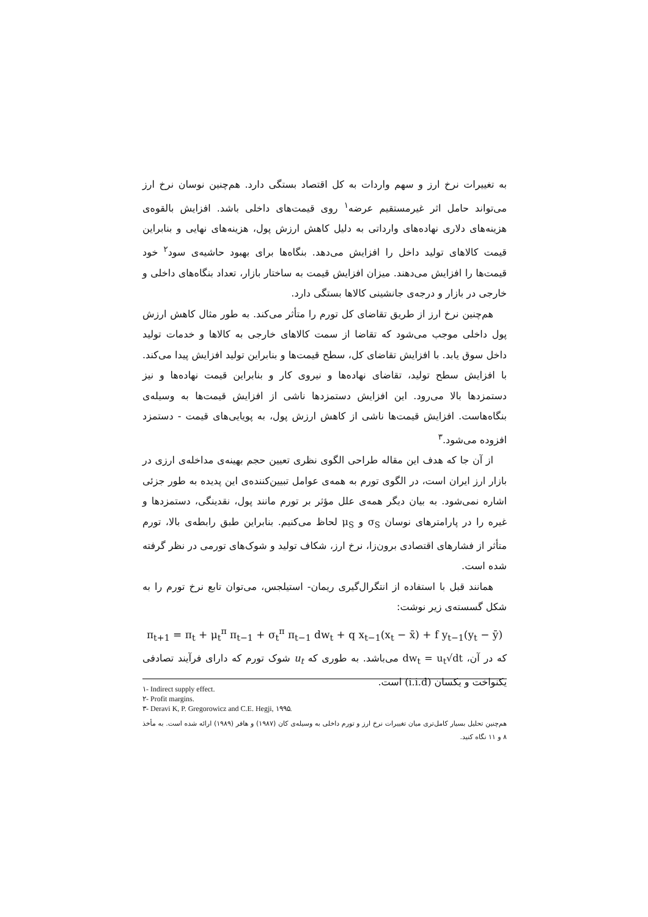به تغییرات نرخ ارز و سهم واردات به کل اقتصاد بستگی دارد. هم‌چنین نوسان نرخ ارز می‌تواند حامل اثر غیرمستقیم عرضه<sup>۱</sup> روی قیمت‌های داخلی باشد. افزایش بالقوه‌ی هزینه‌های دلاری نهاده‌های وارداتی به دلیل کاهش ارزش پول، هزینه‌های نهایی و بنابراین قیمت کالاهای تولید داخل را افزایش می‌دهد. بنگاه‌ها برای بهبود حاشیه‌ی سود<sup>۲</sup> خود قیمت‌ها را افزایش می‌دهند. میزان افزایش قیمت به ساختار بازار، تعداد بنگاه‌های داخلی و خارجی در بازار و درجه‌ی جانشینی کالاها بستگی دارد.
هم‌چنین نرخ ارز از طریق تقاضای کل تورم را متأثر می‌کند. به طور مثال کاهش ارزش پول داخلی موجب می‌شود که تقاضا از سمت کالاهای خارجی به کالاها و خدمات تولید داخل سوق یابد. با افزایش تقاضای کل، سطح قیمت‌ها و بنابراین تولید افزایش پیدا می‌کند. با افزایش سطح تولید، تقاضای نهاده‌ها و نیروی کار و بنابراین قیمت نهاده‌ها و نیز دستمزدها بالا می‌رود. این افزایش دستمزدها ناشی از افزایش قیمت‌ها به وسیله‌ی بنگاه‌هاست. افزایش قیمت‌ها ناشی از کاهش ارزش پول، به پویایی‌های قیمت - دستمزد افزوده می‌شود.<sup>۳</sup>
از آن جا که هدف این مقاله طراحی الگوی نظری تعیین حجم بهینه‌ی مداخله‌ی ارزی در بازار ارز ایران است، در الگوی تورم به همه‌ی عوامل تبیین‌کننده‌ی این پدیده به طور جزئی اشاره نمی‌شود. به بیان دیگر همه‌ی علل مؤثر بر تورم مانند پول، نقدینگی، دستمزدها و غیره را در پارامترهای نوسان σ<sub>S</sub> و μ<sub>S</sub> لحاظ می‌کنیم. بنابراین طبق رابطه‌ی بالا، تورم متأثر از فشارهای اقتصادی برون‌زا، نرخ ارز، شکاف تولید و شوک‌های تورمی در نظر گرفته شده است.
همانند قبل با استفاده از انتگرال‌گیری ریمان- استیلجس، می‌توان تابع نرخ تورم را به شکل گسسته‌ی زیر نوشت:
π<sub>t+1</sub> = π<sub>t</sub> + μ<sub>t</sub><sup>π</sup> π<sub>t−1</sub> + σ<sub>t</sub><sup>π</sup> π<sub>t−1</sub> dw<sub>t</sub> + q x<sub>t−1</sub>(x<sub>t</sub> − x̄) + f y<sub>t−1</sub>(y<sub>t</sub> − ȳ)
که در آن، dw<sub>t</sub> = u<sub>t</sub>√dt می‌باشد. به طوری که u<sub>t</sub> شوک تورم که دارای فرآیند تصادفی یکنواخت و یکسان (i.i.d) است.
۱- Indirect supply effect.
۲- Profit margins.
۳- Deravi K, P. Gregorowicz and C.E. Hegji, ۱۹۹۵.
هم‌چنین تحلیل بسیار کامل‌تری میان تغییرات نرخ ارز و تورم داخلی به وسیله‌ی کان (۱۹۸۷) و هافر (۱۹۸۹) ارائه شده است. به مأخذ ۸ و ۱۱ نگاه کنید.